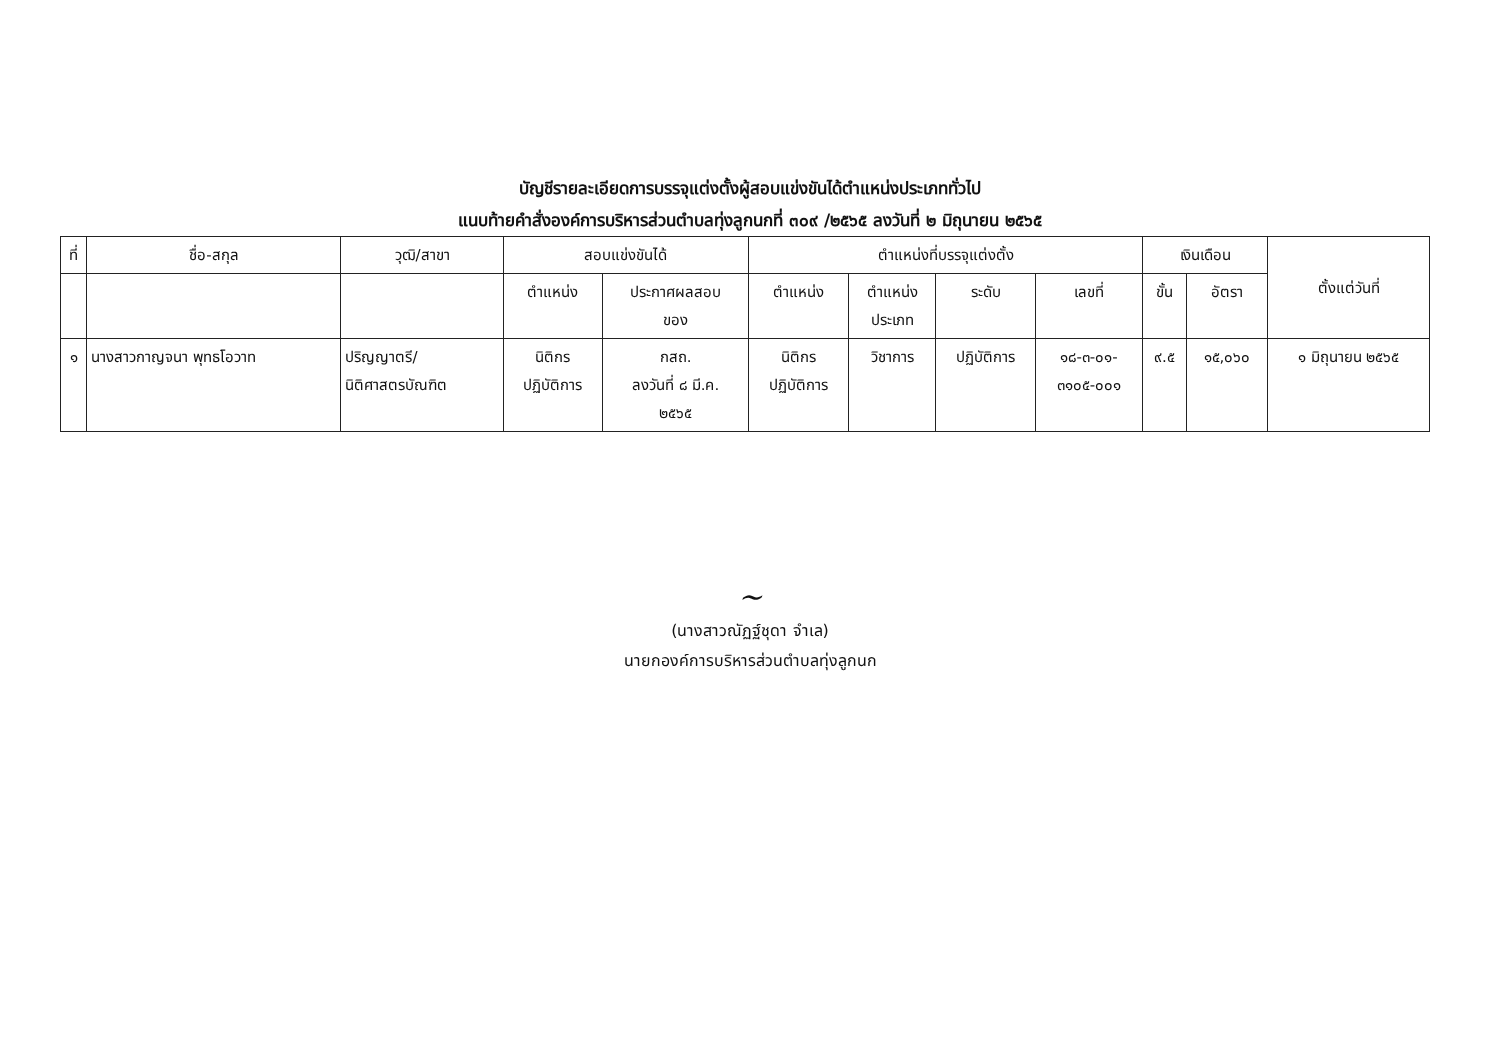บัญชีรายละเอียดการบรรจุแต่งตั้งผู้สอบแข่งขันได้ตำแหน่งประเภททั่วไป
แนบท้ายคำสั่งองค์การบริหารส่วนตำบลทุ่งลูกนกที่ ๓๐๙ /๒๕๖๕ ลงวันที่ ๒ มิถุนายน ๒๕๖๕
| ที่ | ชื่อ-สกุล | วุฒิ/สาขา | สอบแข่งขันได้ | | ตำแหน่งที่บรรจุแต่งตั้ง | | | | เงินเดือน | | ตั้งแต่วันที่ |
| --- | --- | --- | --- | --- | --- | --- | --- | --- | --- | --- | --- |
| | | | ตำแหน่ง | ประกาศผลสอบ ของ | ตำแหน่ง | ตำแหน่ง ประเภท | ระดับ | เลขที่ | ขั้น | อัตรา | |
| ๑ | นางสาวกาญจนา พุทธโอวาท | ปริญญาตรี/ นิติศาสตรบัณฑิต | นิติกร ปฏิบัติการ | กสถ. ลงวันที่ ๘ มี.ค. ๒๕๖๕ | นิติกร ปฏิบัติการ | วิชาการ | ปฏิบัติการ | ๑๘-๓-๐๑- ๓๑๐๕-๐๐๑ | ๙.๕ | ๑๕,๐๖๐ | ๑ มิถุนายน ๒๕๖๕ |
~
(นางสาวณัฏฐ์ชุดา จำเล)
นายกองค์การบริหารส่วนตำบลทุ่งลูกนก